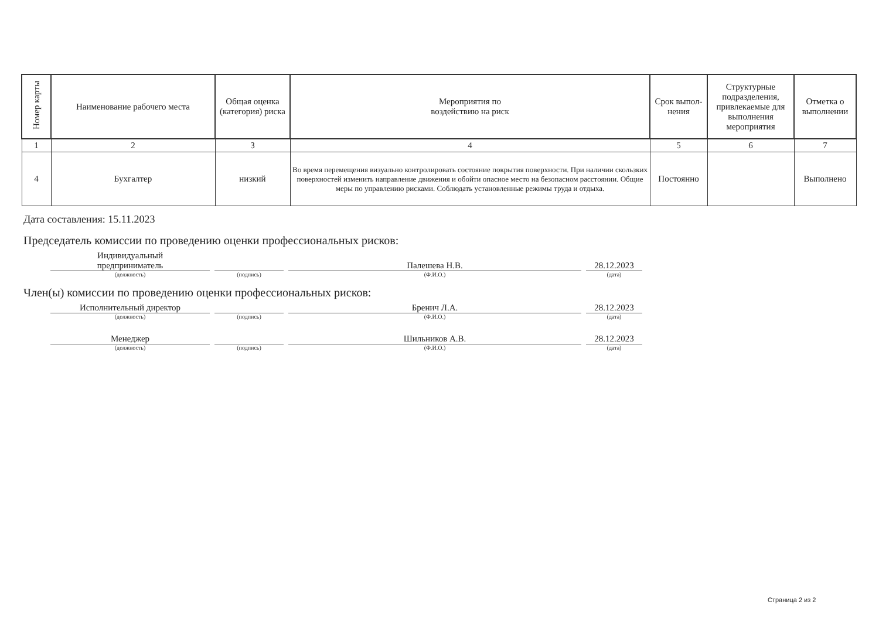| Номер карты | Наименование рабочего места | Общая оценка (категория) риска | Мероприятия по воздействию на риск | Срок выпол-нения | Структурные подразделения, привлекаемые для выполнения мероприятия | Отметка о выполнении |
| --- | --- | --- | --- | --- | --- | --- |
| 1 | 2 | 3 | 4 | 5 | 6 | 7 |
| 4 | Бухгалтер | низкий | Во время перемещения визуально контролировать состояние покрытия поверхности. При наличии скользких поверхностей изменить направление движения и обойти опасное место на безопасном расстоянии. Общие меры по управлению рисками. Соблюдать установленные режимы труда и отдыха. | Постоянно | | Выполнено |
Дата составления: 15.11.2023
Председатель комиссии по проведению оценки профессиональных рисков:
Индивидуальный
предприниматель
Палешева Н.В.
28.12.2023
(должность) (подпись) (Ф.И.О.) (дата)
Член(ы) комиссии по проведению оценки профессиональных рисков:
Исполнительный директор
Бренич Л.А.
28.12.2023
(должность) (подпись) (Ф.И.О.) (дата)
Менеджер
Шильников А.В.
28.12.2023
(должность) (подпись) (Ф.И.О.) (дата)
Страница 2 из 2